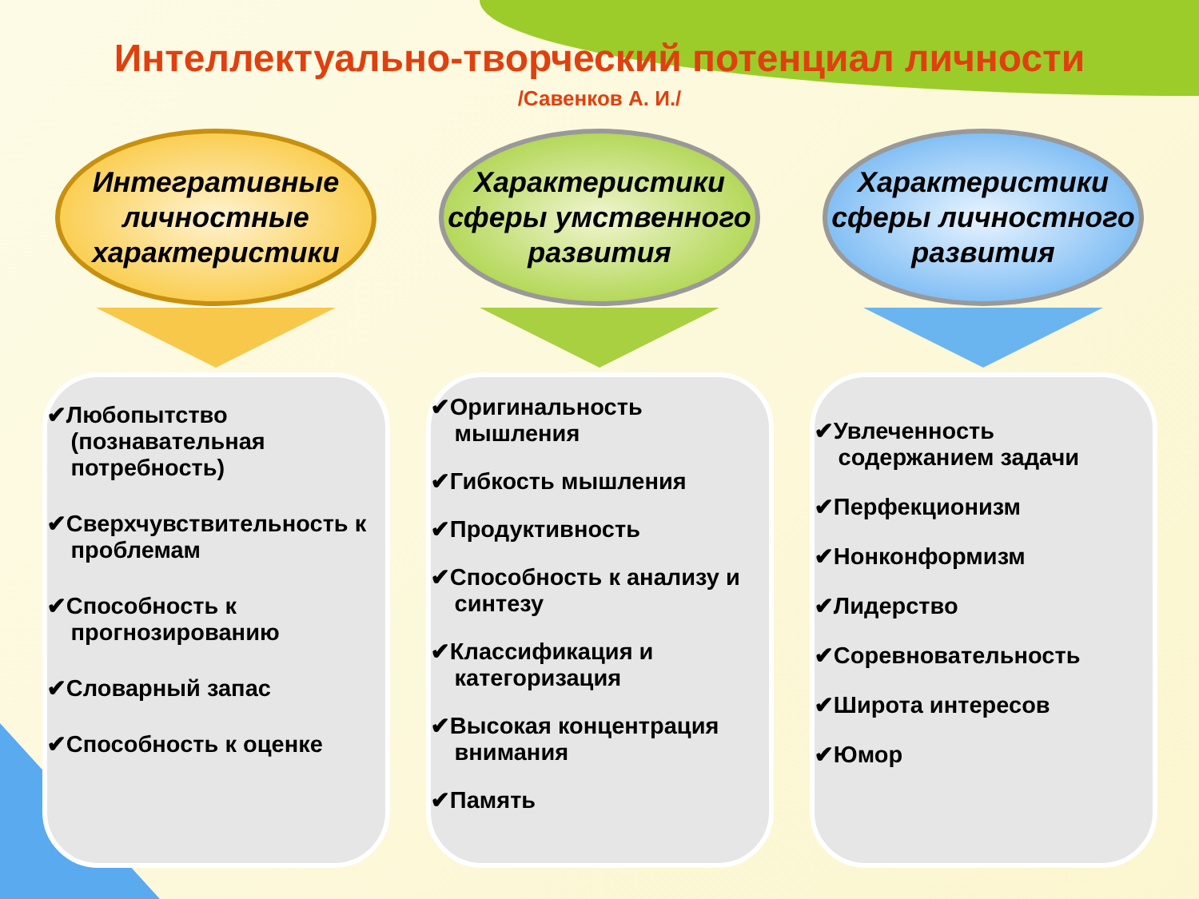Интеллектуально-творческий потенциал личности
/Савенков А. И./
Интегративные личностные характеристики
✔Любопытство (познавательная потребность)
✔Сверхчувствительность к проблемам
✔Способность к прогнозированию
✔Словарный запас
✔Способность к оценке
Характеристики сферы умственного развития
✔Оригинальность мышления
✔Гибкость мышления
✔Продуктивность
✔Способность к анализу и синтезу
✔Классификация и категоризация
✔Высокая концентрация внимания
✔Память
Характеристики сферы личностного развития
✔Увлеченность содержанием задачи
✔Перфекционизм
✔Нонконформизм
✔Лидерство
✔Соревновательность
✔Широта интересов
✔Юмор